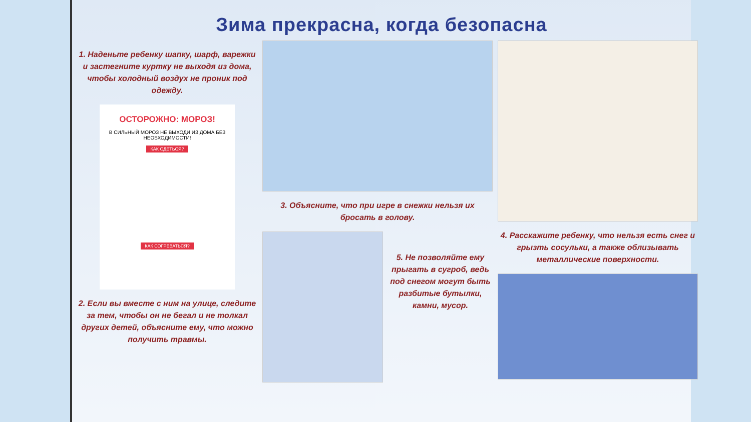Зима прекрасна, когда безопасна
1. Наденьте ребенку шапку, шарф, варежки и застегните куртку не выходя из дома, чтобы холодный воздух не проник под одежду.
ОСТОРОЖНО: МОРОЗ!
В СИЛЬНЫЙ МОРОЗ НЕ ВЫХОДИ ИЗ ДОМА БЕЗ НЕОБХОДИМОСТИ!
КАК ОДЕТЬСЯ? КАК СОГРЕВАТЬСЯ?
2. Если вы вместе с ним на улице, следите за тем, чтобы он не бегал и не толкал других детей, объясните ему, что можно получить травмы.
3. Объясните, что при игре в снежки нельзя их бросать в голову.
5. Не позволяйте ему прыгать в сугроб, ведь под снегом могут быть разбитые бутылки, камни, мусор.
4. Расскажите ребенку, что нельзя есть снег и грызть сосульки, а также облизывать металлические поверхности.